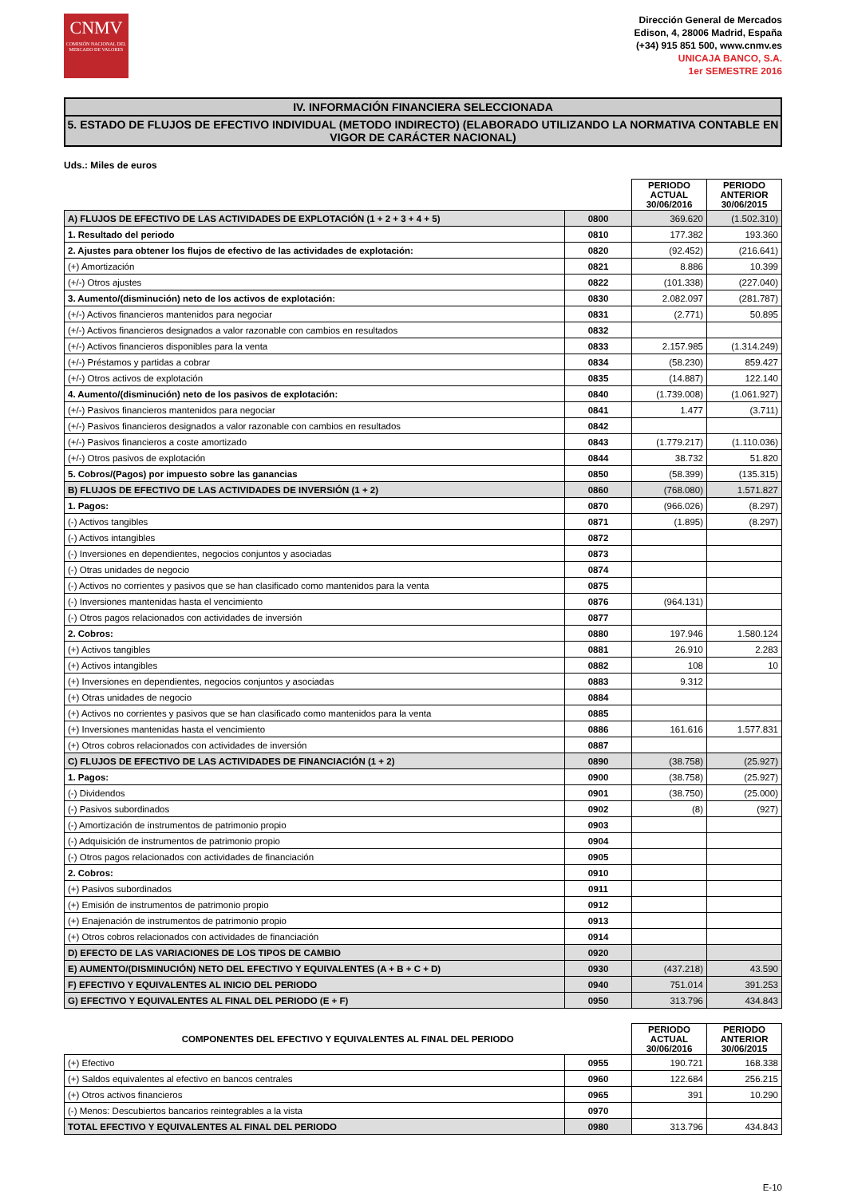CNMV
COMISIÓN NACIONAL DEL MERCADO DE VALORES
Dirección General de Mercados
Edison, 4, 28006 Madrid, España
(+34) 915 851 500, www.cnmv.es
UNICAJA BANCO, S.A.
1er SEMESTRE 2016
IV. INFORMACIÓN FINANCIERA SELECCIONADA
5. ESTADO DE FLUJOS DE EFECTIVO INDIVIDUAL (METODO INDIRECTO) (ELABORADO UTILIZANDO LA NORMATIVA CONTABLE EN VIGOR DE CARÁCTER NACIONAL)
Uds.: Miles de euros
| | | PERIODO ACTUAL 30/06/2016 | PERIODO ANTERIOR 30/06/2015 |
| A) FLUJOS DE EFECTIVO DE LAS ACTIVIDADES DE EXPLOTACIÓN (1 + 2 + 3 + 4 + 5) | 0800 | 369.620 | (1.502.310) |
| 1. Resultado del periodo | 0810 | 177.382 | 193.360 |
| 2. Ajustes para obtener los flujos de efectivo de las actividades de explotación: | 0820 | (92.452) | (216.641) |
| (+) Amortización | 0821 | 8.886 | 10.399 |
| (+/-) Otros ajustes | 0822 | (101.338) | (227.040) |
| 3. Aumento/(disminución) neto de los activos de explotación: | 0830 | 2.082.097 | (281.787) |
| (+/-) Activos financieros mantenidos para negociar | 0831 | (2.771) | 50.895 |
| (+/-) Activos financieros designados a valor razonable con cambios en resultados | 0832 | | |
| (+/-) Activos financieros disponibles para la venta | 0833 | 2.157.985 | (1.314.249) |
| (+/-) Préstamos y partidas a cobrar | 0834 | (58.230) | 859.427 |
| (+/-) Otros activos de explotación | 0835 | (14.887) | 122.140 |
| 4. Aumento/(disminución) neto de los pasivos de explotación: | 0840 | (1.739.008) | (1.061.927) |
| (+/-) Pasivos financieros mantenidos para negociar | 0841 | 1.477 | (3.711) |
| (+/-) Pasivos financieros designados a valor razonable con cambios en resultados | 0842 | | |
| (+/-) Pasivos financieros a coste amortizado | 0843 | (1.779.217) | (1.110.036) |
| (+/-) Otros pasivos de explotación | 0844 | 38.732 | 51.820 |
| 5. Cobros/(Pagos) por impuesto sobre las ganancias | 0850 | (58.399) | (135.315) |
| B) FLUJOS DE EFECTIVO DE LAS ACTIVIDADES DE INVERSIÓN (1 + 2) | 0860 | (768.080) | 1.571.827 |
| 1. Pagos: | 0870 | (966.026) | (8.297) |
| (-) Activos tangibles | 0871 | (1.895) | (8.297) |
| (-) Activos intangibles | 0872 | | |
| (-) Inversiones en dependientes, negocios conjuntos y asociadas | 0873 | | |
| (-) Otras unidades de negocio | 0874 | | |
| (-) Activos no corrientes y pasivos que se han clasificado como mantenidos para la venta | 0875 | | |
| (-) Inversiones mantenidas hasta el vencimiento | 0876 | (964.131) | |
| (-) Otros pagos relacionados con actividades de inversión | 0877 | | |
| 2. Cobros: | 0880 | 197.946 | 1.580.124 |
| (+) Activos tangibles | 0881 | 26.910 | 2.283 |
| (+) Activos intangibles | 0882 | 108 | 10 |
| (+) Inversiones en dependientes, negocios conjuntos y asociadas | 0883 | 9.312 | |
| (+) Otras unidades de negocio | 0884 | | |
| (+) Activos no corrientes y pasivos que se han clasificado como mantenidos para la venta | 0885 | | |
| (+) Inversiones mantenidas hasta el vencimiento | 0886 | 161.616 | 1.577.831 |
| (+) Otros cobros relacionados con actividades de inversión | 0887 | | |
| C) FLUJOS DE EFECTIVO DE LAS ACTIVIDADES DE FINANCIACIÓN (1 + 2) | 0890 | (38.758) | (25.927) |
| 1. Pagos: | 0900 | (38.758) | (25.927) |
| (-) Dividendos | 0901 | (38.750) | (25.000) |
| (-) Pasivos subordinados | 0902 | (8) | (927) |
| (-) Amortización de instrumentos de patrimonio propio | 0903 | | |
| (-) Adquisición de instrumentos de patrimonio propio | 0904 | | |
| (-) Otros pagos relacionados con actividades de financiación | 0905 | | |
| 2. Cobros: | 0910 | | |
| (+) Pasivos subordinados | 0911 | | |
| (+) Emisión de instrumentos de patrimonio propio | 0912 | | |
| (+) Enajenación de instrumentos de patrimonio propio | 0913 | | |
| (+) Otros cobros relacionados con actividades de financiación | 0914 | | |
| D) EFECTO DE LAS VARIACIONES DE LOS TIPOS DE CAMBIO | 0920 | | |
| E) AUMENTO/(DISMINUCIÓN) NETO DEL EFECTIVO Y EQUIVALENTES (A + B + C + D) | 0930 | (437.218) | 43.590 |
| F) EFECTIVO Y EQUIVALENTES AL INICIO DEL PERIODO | 0940 | 751.014 | 391.253 |
| G) EFECTIVO Y EQUIVALENTES AL FINAL DEL PERIODO (E + F) | 0950 | 313.796 | 434.843 |
| COMPONENTES DEL EFECTIVO Y EQUIVALENTES AL FINAL DEL PERIODO | | PERIODO ACTUAL 30/06/2016 | PERIODO ANTERIOR 30/06/2015 |
| (+) Efectivo | 0955 | 190.721 | 168.338 |
| (+) Saldos equivalentes al efectivo en bancos centrales | 0960 | 122.684 | 256.215 |
| (+) Otros activos financieros | 0965 | 391 | 10.290 |
| (-) Menos: Descubiertos bancarios reintegrables a la vista | 0970 | | |
| TOTAL EFECTIVO Y EQUIVALENTES AL FINAL DEL PERIODO | 0980 | 313.796 | 434.843 |
E-10